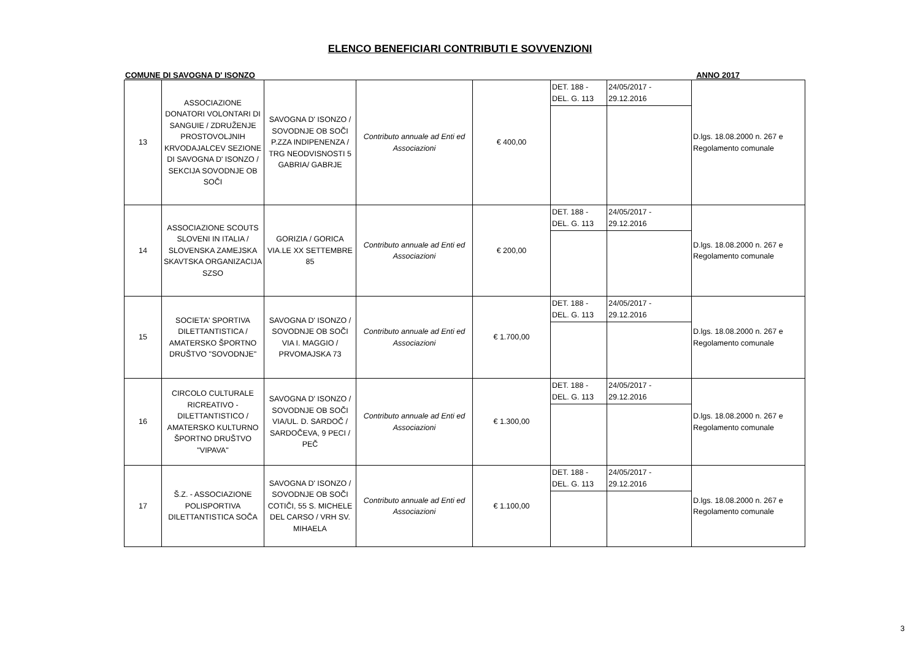ELENCO BENEFICIARI CONTRIBUTI E SOVVENZIONI
COMUNE DI SAVOGNA D' ISONZO ANNO 2017
| 13 | ASSOCIAZIONE DONATORI VOLONTARI DI SANGUIE / ZDRUŽENJE PROSTOVOLJNIH KRVODAJALCEV SEZIONE DI SAVOGNA D' ISONZO / SEKCIJA SOVODNJE OB SOČI | SAVOGNA D' ISONZO / SOVODNJE OB SOČI P.ZZA INDIPENENZA / TRG NEODVISNOSTI 5 GABRIA/ GABRJE | Contributo annuale ad Enti ed Associazioni | € 400,00 | DET. 188 - DEL. G. 113 | 24/05/2017 - 29.12.2016 | D.lgs. 18.08.2000 n. 267 e Regolamento comunale |
| 14 | ASSOCIAZIONE SCOUTS SLOVENI IN ITALIA / SLOVENSKA ZAMEJSKA SKAVTSKA ORGANIZACIJA SZSO | GORIZIA / GORICA VIA.LE XX SETTEMBRE 85 | Contributo annuale ad Enti ed Associazioni | € 200,00 | DET. 188 - DEL. G. 113 | 24/05/2017 - 29.12.2016 | D.lgs. 18.08.2000 n. 267 e Regolamento comunale |
| 15 | SOCIETA' SPORTIVA DILETTANTISTICA / AMATERSKO ŠPORTNO DRUŠTVO "SOVODNJE" | SAVOGNA D' ISONZO / SOVODNJE OB SOČI VIA I. MAGGIO / PRVOMAJSKA 73 | Contributo annuale ad Enti ed Associazioni | € 1.700,00 | DET. 188 - DEL. G. 113 | 24/05/2017 - 29.12.2016 | D.lgs. 18.08.2000 n. 267 e Regolamento comunale |
| 16 | CIRCOLO CULTURALE RICREATIVO - DILETTANTISTICO / AMATERSKO KULTURNO ŠPORTNO DRUŠTVO "VIPAVA" | SAVOGNA D' ISONZO / SOVODNJE OB SOČI VIA/UL. D. SARDOČ / SARDOČEVA, 9 PECI / PEČ | Contributo annuale ad Enti ed Associazioni | € 1.300,00 | DET. 188 - DEL. G. 113 | 24/05/2017 - 29.12.2016 | D.lgs. 18.08.2000 n. 267 e Regolamento comunale |
| 17 | Š.Z. - ASSOCIAZIONE POLISPORTIVA DILETTANTISTICA SOČA | SAVOGNA D' ISONZO / SOVODNJE OB SOČI COTIČI, 55 S. MICHELE DEL CARSO / VRH SV. MIHAELA | Contributo annuale ad Enti ed Associazioni | € 1.100,00 | DET. 188 - DEL. G. 113 | 24/05/2017 - 29.12.2016 | D.lgs. 18.08.2000 n. 267 e Regolamento comunale |
3